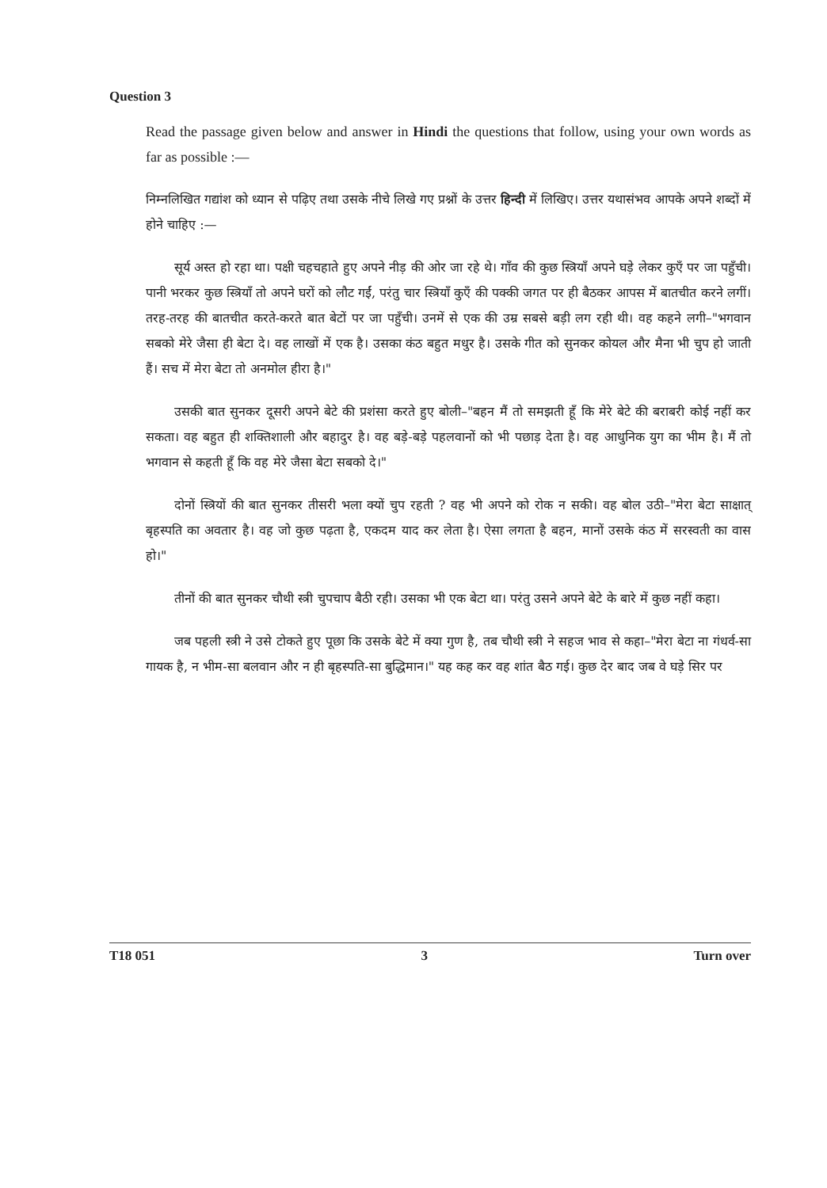Question 3
Read the passage given below and answer in Hindi the questions that follow, using your own words as far as possible :—
निम्नलिखित गद्यांश को ध्यान से पढ़िए तथा उसके नीचे लिखे गए प्रश्नों के उत्तर हिन्दी में लिखिए। उत्तर यथासंभव आपके अपने शब्दों में होने चाहिए :—
सूर्य अस्त हो रहा था। पक्षी चहचहाते हुए अपने नीड़ की ओर जा रहे थे। गाँव की कुछ स्त्रियाँ अपने घड़े लेकर कुएँ पर जा पहुँची। पानी भरकर कुछ स्त्रियाँ तो अपने घरों को लौट गईं, परंतु चार स्त्रियाँ कुएँ की पक्की जगत पर ही बैठकर आपस में बातचीत करने लगीं। तरह-तरह की बातचीत करते-करते बात बेटों पर जा पहुँची। उनमें से एक की उम्र सबसे बड़ी लग रही थी। वह कहने लगी–"भगवान सबको मेरे जैसा ही बेटा दे। वह लाखों में एक है। उसका कंठ बहुत मधुर है। उसके गीत को सुनकर कोयल और मैना भी चुप हो जाती हैं। सच में मेरा बेटा तो अनमोल हीरा है।"
उसकी बात सुनकर दूसरी अपने बेटे की प्रशंसा करते हुए बोली–"बहन मैं तो समझती हूँ कि मेरे बेटे की बराबरी कोई नहीं कर सकता। वह बहुत ही शक्तिशाली और बहादुर है। वह बड़े-बड़े पहलवानों को भी पछाड़ देता है। वह आधुनिक युग का भीम है। मैं तो भगवान से कहती हूँ कि वह मेरे जैसा बेटा सबको दे।"
दोनों स्त्रियों की बात सुनकर तीसरी भला क्यों चुप रहती ? वह भी अपने को रोक न सकी। वह बोल उठी–"मेरा बेटा साक्षात् बृहस्पति का अवतार है। वह जो कुछ पढ़ता है, एकदम याद कर लेता है। ऐसा लगता है बहन, मानों उसके कंठ में सरस्वती का वास हो।"
तीनों की बात सुनकर चौथी स्त्री चुपचाप बैठी रही। उसका भी एक बेटा था। परंतु उसने अपने बेटे के बारे में कुछ नहीं कहा।
जब पहली स्त्री ने उसे टोकते हुए पूछा कि उसके बेटे में क्या गुण है, तब चौथी स्त्री ने सहज भाव से कहा–"मेरा बेटा ना गंधर्व-सा गायक है, न भीम-सा बलवान और न ही बृहस्पति-सा बुद्धिमान।" यह कह कर वह शांत बैठ गई। कुछ देर बाद जब वे घड़े सिर पर
T18 051 3 Turn over